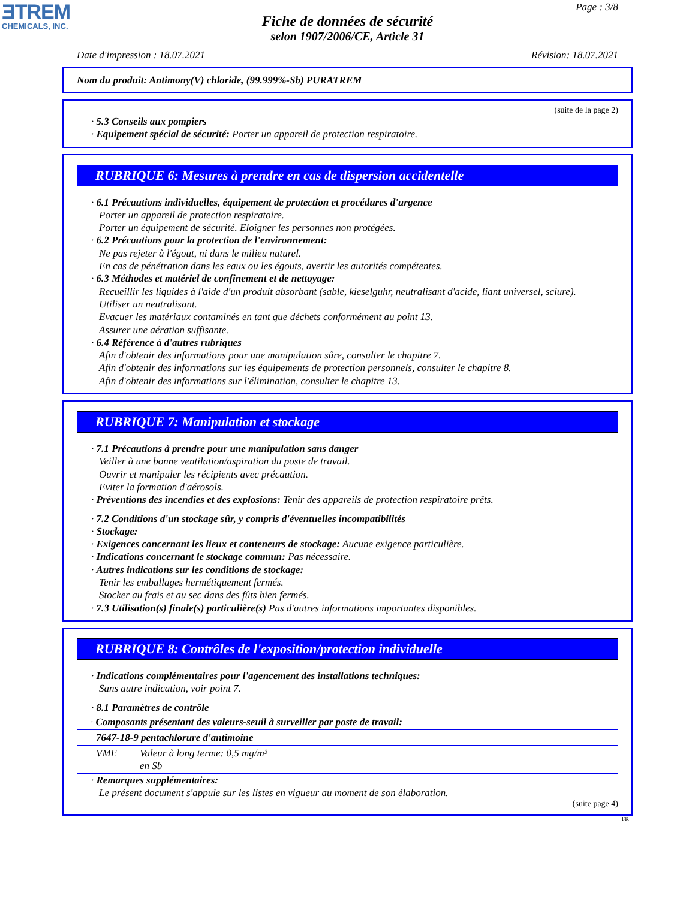ƎTREM
CHEMICALS, INC.
Page : 3/8
Fiche de données de sécurité
selon 1907/2006/CE, Article 31
Date d'impression : 18.07.2021 Révision: 18.07.2021
Nom du produit: Antimony(V) chloride, (99.999%-Sb) PURATREM
(suite de la page 2)
· 5.3 Conseils aux pompiers
· Equipement spécial de sécurité: Porter un appareil de protection respiratoire.
RUBRIQUE 6: Mesures à prendre en cas de dispersion accidentelle
· 6.1 Précautions individuelles, équipement de protection et procédures d'urgence
Porter un appareil de protection respiratoire.
Porter un équipement de sécurité. Eloigner les personnes non protégées.
· 6.2 Précautions pour la protection de l'environnement:
Ne pas rejeter à l'égout, ni dans le milieu naturel.
En cas de pénétration dans les eaux ou les égouts, avertir les autorités compétentes.
· 6.3 Méthodes et matériel de confinement et de nettoyage:
Recueillir les liquides à l'aide d'un produit absorbant (sable, kieselguhr, neutralisant d'acide, liant universel, sciure).
Utiliser un neutralisant.
Evacuer les matériaux contaminés en tant que déchets conformément au point 13.
Assurer une aération suffisante.
· 6.4 Référence à d'autres rubriques
Afin d'obtenir des informations pour une manipulation sûre, consulter le chapitre 7.
Afin d'obtenir des informations sur les équipements de protection personnels, consulter le chapitre 8.
Afin d'obtenir des informations sur l'élimination, consulter le chapitre 13.
RUBRIQUE 7: Manipulation et stockage
· 7.1 Précautions à prendre pour une manipulation sans danger
Veiller à une bonne ventilation/aspiration du poste de travail.
Ouvrir et manipuler les récipients avec précaution.
Eviter la formation d'aérosols.
· Préventions des incendies et des explosions: Tenir des appareils de protection respiratoire prêts.
· 7.2 Conditions d'un stockage sûr, y compris d'éventuelles incompatibilités
· Stockage:
· Exigences concernant les lieux et conteneurs de stockage: Aucune exigence particulière.
· Indications concernant le stockage commun: Pas nécessaire.
· Autres indications sur les conditions de stockage:
Tenir les emballages hermétiquement fermés.
Stocker au frais et au sec dans des fûts bien fermés.
· 7.3 Utilisation(s) finale(s) particulière(s) Pas d'autres informations importantes disponibles.
RUBRIQUE 8: Contrôles de l'exposition/protection individuelle
· Indications complémentaires pour l'agencement des installations techniques:
Sans autre indication, voir point 7.
· 8.1 Paramètres de contrôle
| · Composants présentant des valeurs-seuil à surveiller par poste de travail: | |
| 7647-18-9 pentachlorure d'antimoine | |
| VME | Valeur à long terme: 0,5 mg/m³ en Sb |
· Remarques supplémentaires:
Le présent document s'appuie sur les listes en vigueur au moment de son élaboration.
(suite page 4)
FR